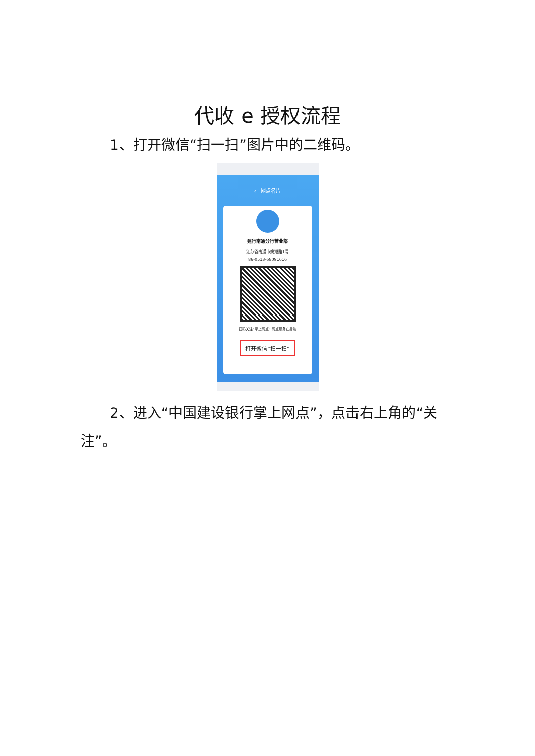代收 e 授权流程
1、打开微信“扫一扫”图片中的二维码。
‹ 网点名片
建行南通分行营业部
江苏省南通市姚港路1号
86-0513-68091616
扫码关注“掌上网点”,网点服务在身边
打开微信“扫一扫”
2、进入“中国建设银行掌上网点”，点击右上角的“关注”。